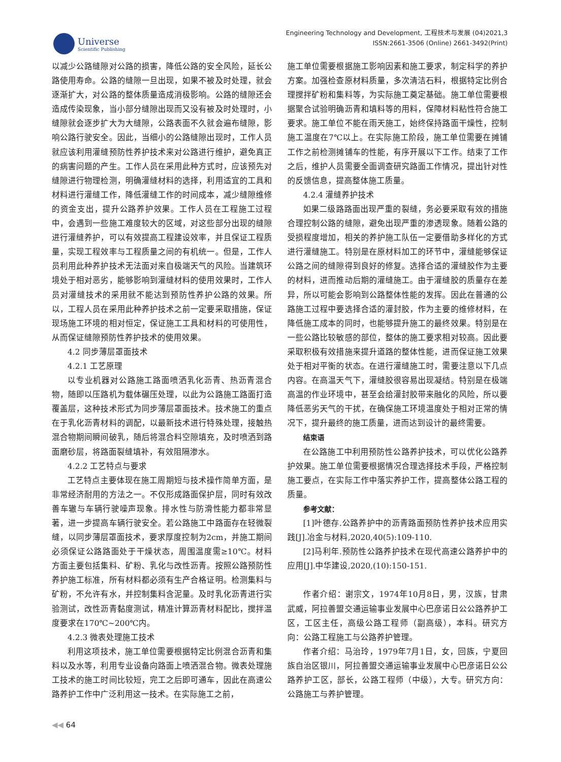Universe
Scientific Publishing
Engineering Technology and Development, 工程技术与发展 (04)2021,3
ISSN:2661-3506 (Online) 2661-3492(Print)
以减少公路缝隙对公路的损害，降低公路的安全风险，延长公路使用寿命。公路的缝隙一旦出现，如果不被及时处理，就会逐渐扩大，对公路的整体质量造成消极影响。公路的缝隙还会造成传染现象，当小部分缝隙出现而又没有被及时处理时，小缝隙就会逐步扩大为大缝隙，公路表面不久就会遍布缝隙，影响公路行驶安全。因此，当细小的公路缝隙出现时，工作人员就应该利用灌缝预防性养护技术来对公路进行维护，避免真正的病害问题的产生。工作人员在采用此种方式时，应该预先对缝隙进行物理检测，明确灌缝材料的选择，利用适宜的工具和材料进行灌缝工作，降低灌缝工作的时间成本，减少缝隙维修的资金支出，提升公路养护效果。工作人员在工程施工过程中，会遇到一些施工难度较大的区域，对这些部分出现的缝隙进行灌缝养护，可以有效提高工程建设效率，并且保证工程质量，实现工程效率与工程质量之间的有机统一。但是，工作人员利用此种养护技术无法面对来自极端天气的风险。当建筑环境处于相对恶劣，能够影响到灌缝材料的使用效果时，工作人员对灌缝技术的采用就不能达到预防性养护公路的效果。所以，工程人员在采用此种养护技术之前一定要采取措施，保证现场施工环境的相对恒定，保证施工工具和材料的可使用性，从而保证缝隙预防性养护技术的使用效果。
4.2 同步薄层罩面技术
4.2.1 工艺原理
以专业机器对公路施工路面喷洒乳化沥青、热沥青混合物，随即以压路机为载体碾压处理，以此为公路施工路面打造覆盖层，这种技术形式为同步薄层罩面技术。技术施工的重点在于乳化沥青材料的调配，以最新技术进行特殊处理，接触热混合物期间瞬间破乳，随后将混合料空隙填充，及时喷洒到路面磨砂层，将路面裂缝填补，有效阻隔渗水。
4.2.2 工艺特点与要求
工艺特点主要体现在施工周期短与技术操作简单方面，是非常经济耐用的方法之一。不仅形成路面保护层，同时有效改善车辙与车辆行驶噪声现象。排水性与防滑性能力都非常显著，进一步提高车辆行驶安全。若公路施工中路面存在轻微裂缝，以同步薄层罩面技术，要求厚度控制为2cm，并施工期间必须保证公路路面处于干燥状态，周围温度需≥10℃。材料方面主要包括集料、矿粉、乳化与改性沥青。按照公路预防性养护施工标准，所有材料都必须有生产合格证明。检测集料与矿粉，不允许有水，并控制集料含泥量。及时乳化沥青进行实验测试，改性沥青黏度测试，精准计算沥青材料配比，搅拌温度要求在170℃~200℃内。
4.2.3 微表处理施工技术
利用这项技术，施工单位需要根据特定比例混合沥青和集料以及水等，利用专业设备向路面上喷洒混合物。微表处理施工技术的施工时间比较短，完工之后即可通车，因此在高速公路养护工作中广泛利用这一技术。在实际施工之前，
施工单位需要根据施工影响因素和施工要求，制定科学的养护方案。加强检查原材料质量，多次清洁石料，根据特定比例合理搅拌矿粉和集料等，为实际施工奠定基础。施工单位需要根据聚合试验明确沥青和填料等的用料，保障材料粘性符合施工要求。施工单位不能在雨天施工，始终保持路面干燥性，控制施工温度在7℃以上。在实际施工阶段，施工单位需要在摊铺工作之前检测摊铺车的性能，有序开展以下工作。结束了工作之后，维护人员需要全面调查研究路面工作情况，提出针对性的反馈信息，提高整体施工质量。
4.2.4 灌缝养护技术
如果二级路路面出现严重的裂缝，务必要采取有效的措施合理控制公路的缝隙，避免出现严重的渗透现象。随着公路的受损程度增加，相关的养护施工队伍一定要借助多样化的方式进行灌缝施工。特别是在原材料加工的环节中，灌缝能够保证公路之间的缝隙得到良好的修复。选择合适的灌缝胶作为主要的材料，进而推动后期的灌缝施工。由于灌缝胶的质量存在差异，所以可能会影响到公路整体性能的发挥。因此在普通的公路施工过程中要选择合适的灌封胶，作为主要的维修材料，在降低施工成本的同时，也能够提升施工的最终效果。特别是在一些公路比较敏感的部位，整体的施工要求相对较高。因此要采取积极有效措施来提升道路的整体性能，进而保证施工效果处于相对平衡的状态。在进行灌缝施工时，需要注意以下几点内容。在高温天气下，灌缝胶很容易出现凝结。特别是在极端高温的作业环境中，甚至会给灌封胶带来融化的风险，所以要降低恶劣天气的干扰，在确保施工环境温度处于相对正常的情况下，提升最终的施工质量，进而达到设计的最终需要。
结束语
在公路施工中利用预防性公路养护技术，可以优化公路养护效果。施工单位需要根据情况合理选择技术手段，严格控制施工要点，在实际工作中落实养护工作，提高整体公路工程的质量。
参考文献：
[1]叶德存.公路养护中的沥青路面预防性养护技术应用实践[J].冶金与材料,2020,40(5):109-110.
[2]马利年.预防性公路养护技术在现代高速公路养护中的应用[J].中华建设,2020,(10):150-151.
作者介绍：谢宗文，1974年10月8日，男，汉族，甘肃武威，阿拉善盟交通运输事业发展中心巴彦诺日公公路养护工区，工区主任，高级公路工程师（副高级），本科。研究方向：公路工程施工与公路养护管理。
作者介绍：马治玲，1979年7月1日，女，回族，宁夏回族自治区银川，阿拉善盟交通运输事业发展中心巴彦诺日公公路养护工区，部长，公路工程师（中级），大专。研究方向：公路施工与养护管理。
◀◀ 64